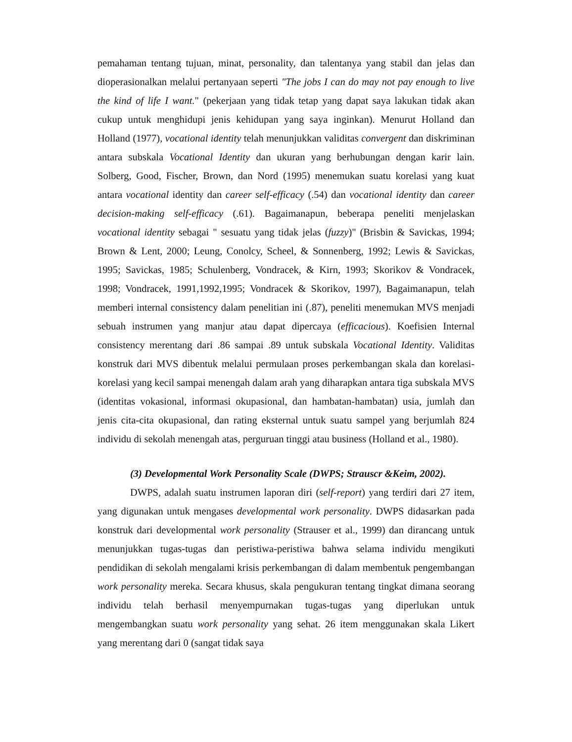pemahaman tentang tujuan, minat, personality, dan talentanya yang stabil dan jelas dan dioperasionalkan melalui pertanyaan seperti "The jobs I can do may not pay enough to live the kind of life I want." (pekerjaan yang tidak tetap yang dapat saya lakukan tidak akan cukup untuk menghidupi jenis kehidupan yang saya inginkan). Menurut Holland dan Holland (1977), vocational identity telah menunjukkan validitas convergent dan diskriminan antara subskala Vocational Identity dan ukuran yang berhubungan dengan karir lain. Solberg, Good, Fischer, Brown, dan Nord (1995) menemukan suatu korelasi yang kuat antara vocational identity dan career self-efficacy (.54) dan vocational identity dan career decision-making self-efficacy (.61). Bagaimanapun, beberapa peneliti menjelaskan vocational identity sebagai " sesuatu yang tidak jelas (fuzzy)" (Brisbin & Savickas, 1994; Brown & Lent, 2000; Leung, Conolcy, Scheel, & Sonnenberg, 1992; Lewis & Savickas, 1995; Savickas, 1985; Schulenberg, Vondracek, & Kirn, 1993; Skorikov & Vondracek, 1998; Vondracek, 1991,1992,1995; Vondracek & Skorikov, 1997), Bagaimanapun, telah memberi internal consistency dalam penelitian ini (.87), peneliti menemukan MVS menjadi sebuah instrumen yang manjur atau dapat dipercaya (efficacious). Koefisien Internal consistency merentang dari .86 sampai .89 untuk subskala Vocational Identity. Validitas konstruk dari MVS dibentuk melalui permulaan proses perkembangan skala dan korelasi-korelasi yang kecil sampai menengah dalam arah yang diharapkan antara tiga subskala MVS (identitas vokasional, informasi okupasional, dan hambatan-hambatan) usia, jumlah dan jenis cita-cita okupasional, dan rating eksternal untuk suatu sampel yang berjumlah 824 individu di sekolah menengah atas, perguruan tinggi atau business (Holland et al., 1980).
(3) Developmental Work Personality Scale (DWPS; Strauscr &Keim, 2002).
DWPS, adalah suatu instrumen laporan diri (self-report) yang terdiri dari 27 item, yang digunakan untuk mengases developmental work personality. DWPS didasarkan pada konstruk dari developmental work personality (Strauser et al., 1999) dan dirancang untuk menunjukkan tugas-tugas dan peristiwa-peristiwa bahwa selama individu mengikuti pendidikan di sekolah mengalami krisis perkembangan di dalam membentuk pengembangan work personality mereka. Secara khusus, skala pengukuran tentang tingkat dimana seorang individu telah berhasil menyempurnakan tugas-tugas yang diperlukan untuk mengembangkan suatu work personality yang sehat. 26 item menggunakan skala Likert yang merentang dari 0 (sangat tidak saya